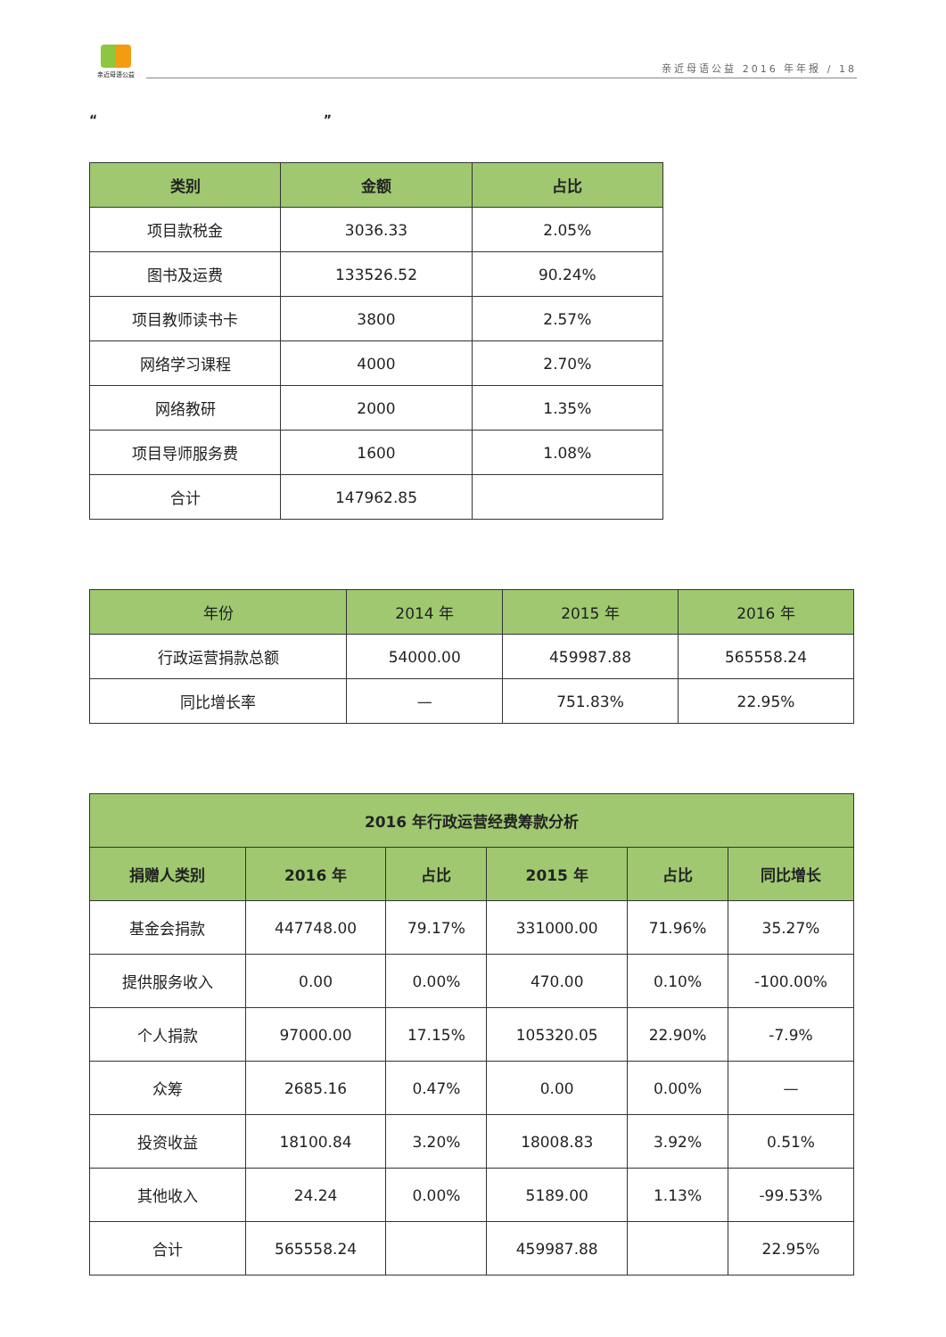亲近母语公益
亲近母语公益 2016 年年报 / 18
“ ”
| 类别 | 金额 | 占比 |
| --- | --- | --- |
| 项目款税金 | 3036.33 | 2.05% |
| 图书及运费 | 133526.52 | 90.24% |
| 项目教师读书卡 | 3800 | 2.57% |
| 网络学习课程 | 4000 | 2.70% |
| 网络教研 | 2000 | 1.35% |
| 项目导师服务费 | 1600 | 1.08% |
| 合计 | 147962.85 | |
| 年份 | 2014 年 | 2015 年 | 2016 年 |
| --- | --- | --- | --- |
| 行政运营捐款总额 | 54000.00 | 459987.88 | 565558.24 |
| 同比增长率 | — | 751.83% | 22.95% |
| 2016 年行政运营经费筹款分析 | | | | | |
| --- | --- | --- | --- | --- | --- |
| 捐赠人类别 | 2016 年 | 占比 | 2015 年 | 占比 | 同比增长 |
| 基金会捐款 | 447748.00 | 79.17% | 331000.00 | 71.96% | 35.27% |
| 提供服务收入 | 0.00 | 0.00% | 470.00 | 0.10% | -100.00% |
| 个人捐款 | 97000.00 | 17.15% | 105320.05 | 22.90% | -7.9% |
| 众筹 | 2685.16 | 0.47% | 0.00 | 0.00% | — |
| 投资收益 | 18100.84 | 3.20% | 18008.83 | 3.92% | 0.51% |
| 其他收入 | 24.24 | 0.00% | 5189.00 | 1.13% | -99.53% |
| 合计 | 565558.24 | | 459987.88 | | 22.95% |